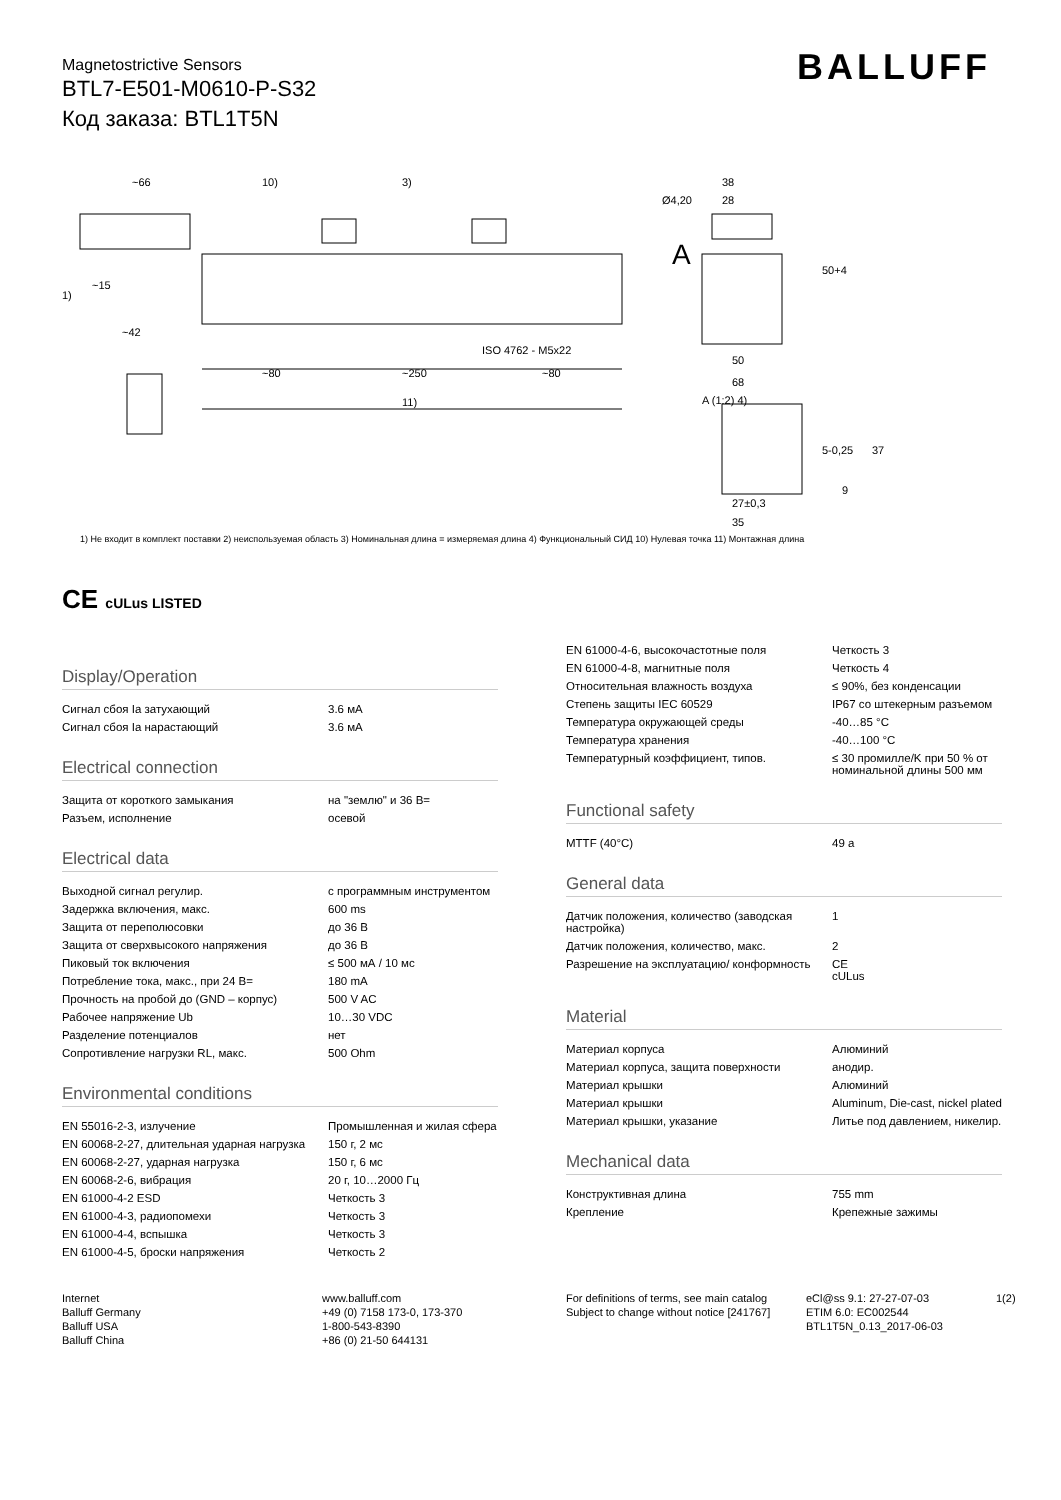Magnetostrictive Sensors
BTL7-E501-M0610-P-S32
Код заказа: BTL1T5N
BALLUFF
~66
10)
3)
~15
~42
1)
~250
~80
~80
11)
ISO 4762 - M5x22
38
28
Ø4,20
A
50+4
50
68
A (1:2) 4)
5-0,25
37
9
27±0,3
35
1) Не входит в комплект поставки 2) неиспользуемая область 3) Номинальная длина = измеряемая длина 4) Функциональный СИД 10) Нулевая точка 11) Монтажная длина
CE cULus LISTED
Display/Operation
| Сигнал сбоя Ia затухающий | 3.6 мА |
| Сигнал сбоя Ia нарастающий | 3.6 мА |
Electrical connection
| Защита от короткого замыкания | на "землю" и 36 В= |
| Разъем, исполнение | осевой |
Electrical data
| Выходной сигнал регулир. | с программным инструментом |
| Задержка включения, макс. | 600 ms |
| Защита от переполюсовки | до 36 В |
| Защита от сверхвысокого напряжения | до 36 В |
| Пиковый ток включения | ≤ 500 мА / 10 мс |
| Потребление тока, макс., при 24 В= | 180 mA |
| Прочность на пробой до (GND – корпус) | 500 V AC |
| Рабочее напряжение Ub | 10…30 VDC |
| Разделение потенциалов | нет |
| Сопротивление нагрузки RL, макс. | 500 Ohm |
Environmental conditions
| EN 55016-2-3, излучение | Промышленная и жилая сфера |
| EN 60068-2-27, длительная ударная нагрузка | 150 г, 2 мс |
| EN 60068-2-27, ударная нагрузка | 150 г, 6 мс |
| EN 60068-2-6, вибрация | 20 г, 10…2000 Гц |
| EN 61000-4-2 ESD | Четкость 3 |
| EN 61000-4-3, радиопомехи | Четкость 3 |
| EN 61000-4-4, вспышка | Четкость 3 |
| EN 61000-4-5, броски напряжения | Четкость 2 |
| EN 61000-4-6, высокочастотные поля | Четкость 3 |
| EN 61000-4-8, магнитные поля | Четкость 4 |
| Относительная влажность воздуха | ≤ 90%, без конденсации |
| Степень защиты IEC 60529 | IP67 со штекерным разъемом |
| Температура окружающей среды | -40…85 °C |
| Температура хранения | -40…100 °C |
| Температурный коэффициент, типов. | ≤ 30 промилле/K при 50 % от номинальной длины 500 мм |
Functional safety
| MTTF (40°C) | 49 a |
General data
| Датчик положения, количество (заводская настройка) | 1 |
| Датчик положения, количество, макс. | 2 |
| Разрешение на эксплуатацию/ конформность | CE cULus |
Material
| Материал корпуса | Алюминий |
| Материал корпуса, защита поверхности | анодир. |
| Материал крышки | Алюминий |
| Материал крышки | Aluminum, Die-cast, nickel plated |
| Материал крышки, указание | Литье под давлением, никелир. |
Mechanical data
| Конструктивная длина | 755 mm |
| Крепление | Крепежные зажимы |
Internet
Balluff Germany
Balluff USA
Balluff China
www.balluff.com
+49 (0) 7158 173-0, 173-370
1-800-543-8390
+86 (0) 21-50 644131
For definitions of terms, see main catalog
Subject to change without notice [241767]
eCl@ss 9.1: 27-27-07-03
ETIM 6.0: EC002544
BTL1T5N_0.13_2017-06-03
1(2)